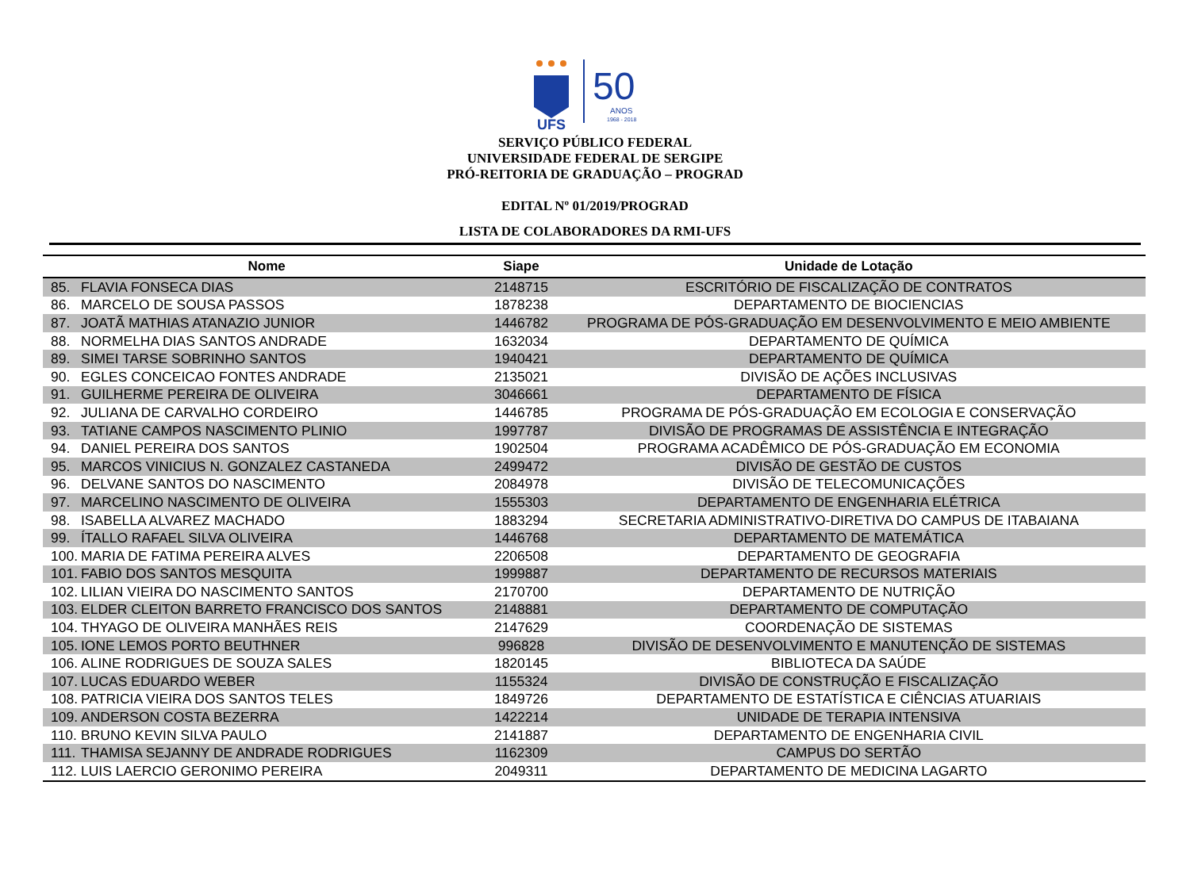UFS
50
ANOS
1968 - 2018
SERVIÇO PÚBLICO FEDERAL
UNIVERSIDADE FEDERAL DE SERGIPE
PRÓ-REITORIA DE GRADUAÇÃO – PROGRAD
EDITAL Nº 01/2019/PROGRAD
LISTA DE COLABORADORES DA RMI-UFS
| Nome | | Siape | Unidade de Lotação |
| --- | --- | --- | --- |
| 85. | FLAVIA FONSECA DIAS | 2148715 | ESCRITÓRIO DE FISCALIZAÇÃO DE CONTRATOS |
| 86. | MARCELO DE SOUSA PASSOS | 1878238 | DEPARTAMENTO DE BIOCIENCIAS |
| 87. | JOATÃ MATHIAS ATANAZIO JUNIOR | 1446782 | PROGRAMA DE PÓS-GRADUAÇÃO EM DESENVOLVIMENTO E MEIO AMBIENTE |
| 88. | NORMELHA DIAS SANTOS ANDRADE | 1632034 | DEPARTAMENTO DE QUÍMICA |
| 89. | SIMEI TARSE SOBRINHO SANTOS | 1940421 | DEPARTAMENTO DE QUÍMICA |
| 90. | EGLES CONCEICAO FONTES ANDRADE | 2135021 | DIVISÃO DE AÇÕES INCLUSIVAS |
| 91. | GUILHERME PEREIRA DE OLIVEIRA | 3046661 | DEPARTAMENTO DE FÍSICA |
| 92. | JULIANA DE CARVALHO CORDEIRO | 1446785 | PROGRAMA DE PÓS-GRADUAÇÃO EM ECOLOGIA E CONSERVAÇÃO |
| 93. | TATIANE CAMPOS NASCIMENTO PLINIO | 1997787 | DIVISÃO DE PROGRAMAS DE ASSISTÊNCIA E INTEGRAÇÃO |
| 94. | DANIEL PEREIRA DOS SANTOS | 1902504 | PROGRAMA ACADÊMICO DE PÓS-GRADUAÇÃO EM ECONOMIA |
| 95. | MARCOS VINICIUS N. GONZALEZ CASTANEDA | 2499472 | DIVISÃO DE GESTÃO DE CUSTOS |
| 96. | DELVANE SANTOS DO NASCIMENTO | 2084978 | DIVISÃO DE TELECOMUNICAÇÕES |
| 97. | MARCELINO NASCIMENTO DE OLIVEIRA | 1555303 | DEPARTAMENTO DE ENGENHARIA ELÉTRICA |
| 98. | ISABELLA ALVAREZ MACHADO | 1883294 | SECRETARIA ADMINISTRATIVO-DIRETIVA DO CAMPUS DE ITABAIANA |
| 99. | ÍTALLO RAFAEL SILVA OLIVEIRA | 1446768 | DEPARTAMENTO DE MATEMÁTICA |
| 100. | MARIA DE FATIMA PEREIRA ALVES | 2206508 | DEPARTAMENTO DE GEOGRAFIA |
| 101. | FABIO DOS SANTOS MESQUITA | 1999887 | DEPARTAMENTO DE RECURSOS MATERIAIS |
| 102. | LILIAN VIEIRA DO NASCIMENTO SANTOS | 2170700 | DEPARTAMENTO DE NUTRIÇÃO |
| 103. | ELDER CLEITON BARRETO FRANCISCO DOS SANTOS | 2148881 | DEPARTAMENTO DE COMPUTAÇÃO |
| 104. | THYAGO DE OLIVEIRA MANHÃES REIS | 2147629 | COORDENAÇÃO DE SISTEMAS |
| 105. | IONE LEMOS PORTO BEUTHNER | 996828 | DIVISÃO DE DESENVOLVIMENTO E MANUTENÇÃO DE SISTEMAS |
| 106. | ALINE RODRIGUES DE SOUZA SALES | 1820145 | BIBLIOTECA DA SAÚDE |
| 107. | LUCAS EDUARDO WEBER | 1155324 | DIVISÃO DE CONSTRUÇÃO E FISCALIZAÇÃO |
| 108. | PATRICIA VIEIRA DOS SANTOS TELES | 1849726 | DEPARTAMENTO DE ESTATÍSTICA E CIÊNCIAS ATUARIAIS |
| 109. | ANDERSON COSTA BEZERRA | 1422214 | UNIDADE DE TERAPIA INTENSIVA |
| 110. | BRUNO KEVIN SILVA PAULO | 2141887 | DEPARTAMENTO DE ENGENHARIA CIVIL |
| 111. | THAMISA SEJANNY DE ANDRADE RODRIGUES | 1162309 | CAMPUS DO SERTÃO |
| 112. | LUIS LAERCIO GERONIMO PEREIRA | 2049311 | DEPARTAMENTO DE MEDICINA LAGARTO |